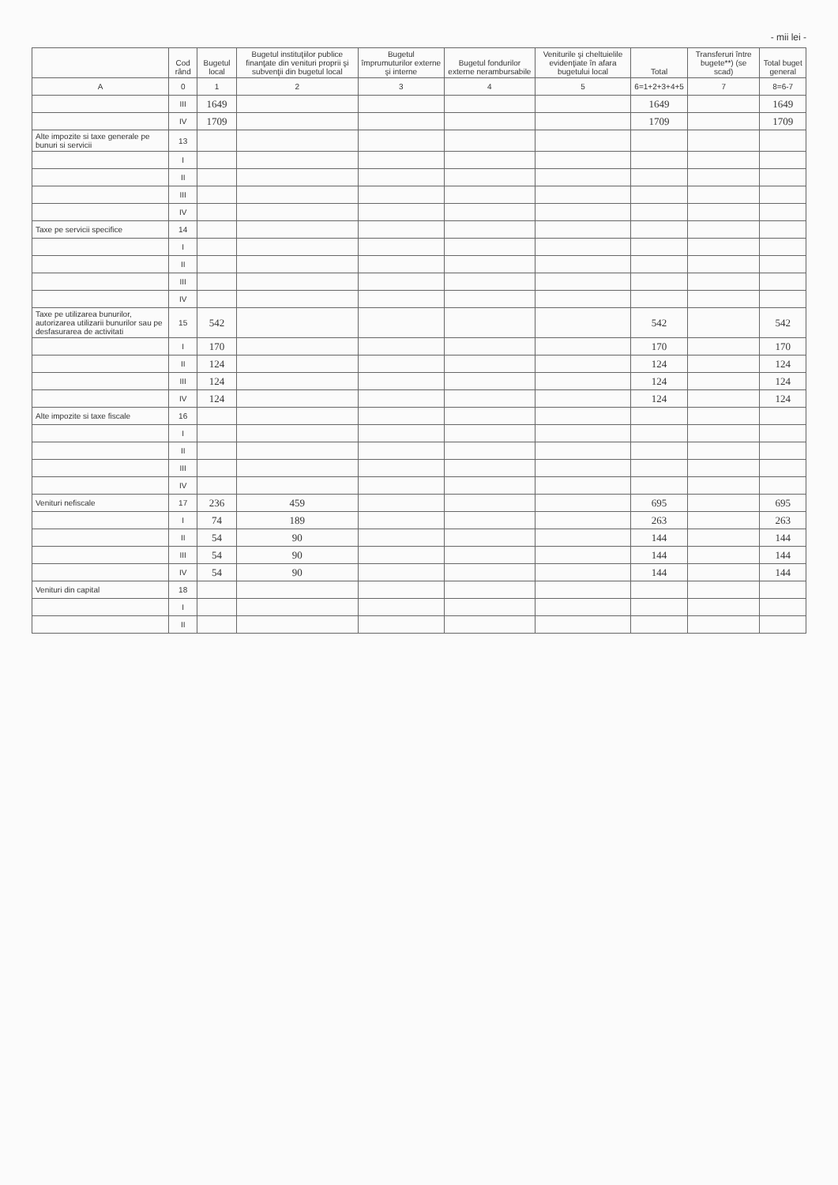- mii lei -
| | Cod rând | Bugetul local | Bugetul instituţiilor publice finanţate din venituri proprii şi subvenţii din bugetul local | Bugetul împrumuturilor externe şi interne | Bugetul fondurilor externe nerambursabile | Veniturile şi cheltuielile evidenţiate în afara bugetului local | Total | Transferuri între bugete**) (se scad) | Total buget general |
| --- | --- | --- | --- | --- | --- | --- | --- | --- | --- |
| A | 0 | 1 | 2 | 3 | 4 | 5 | 6=1+2+3+4+5 | 7 | 8=6-7 |
| | III | 1649 | | | | | 1649 | | 1649 |
| | IV | 1709 | | | | | 1709 | | 1709 |
| Alte impozite si taxe generale pe bunuri si servicii | 13 | | | | | | | | |
| | I | | | | | | | | |
| | II | | | | | | | | |
| | III | | | | | | | | |
| | IV | | | | | | | | |
| Taxe pe servicii specifice | 14 | | | | | | | | |
| | I | | | | | | | | |
| | II | | | | | | | | |
| | III | | | | | | | | |
| | IV | | | | | | | | |
| Taxe pe utilizarea bunurilor, autorizarea utilizarii bunurilor sau pe desfasurarea de activitati | 15 | 542 | | | | | 542 | | 542 |
| | I | 170 | | | | | 170 | | 170 |
| | II | 124 | | | | | 124 | | 124 |
| | III | 124 | | | | | 124 | | 124 |
| | IV | 124 | | | | | 124 | | 124 |
| Alte impozite si taxe fiscale | 16 | | | | | | | | |
| | I | | | | | | | | |
| | II | | | | | | | | |
| | III | | | | | | | | |
| | IV | | | | | | | | |
| Venituri nefiscale | 17 | 236 | 459 | | | | 695 | | 695 |
| | I | 74 | 189 | | | | 263 | | 263 |
| | II | 54 | 90 | | | | 144 | | 144 |
| | III | 54 | 90 | | | | 144 | | 144 |
| | IV | 54 | 90 | | | | 144 | | 144 |
| Venituri din capital | 18 | | | | | | | | |
| | I | | | | | | | | |
| | II | | | | | | | | |